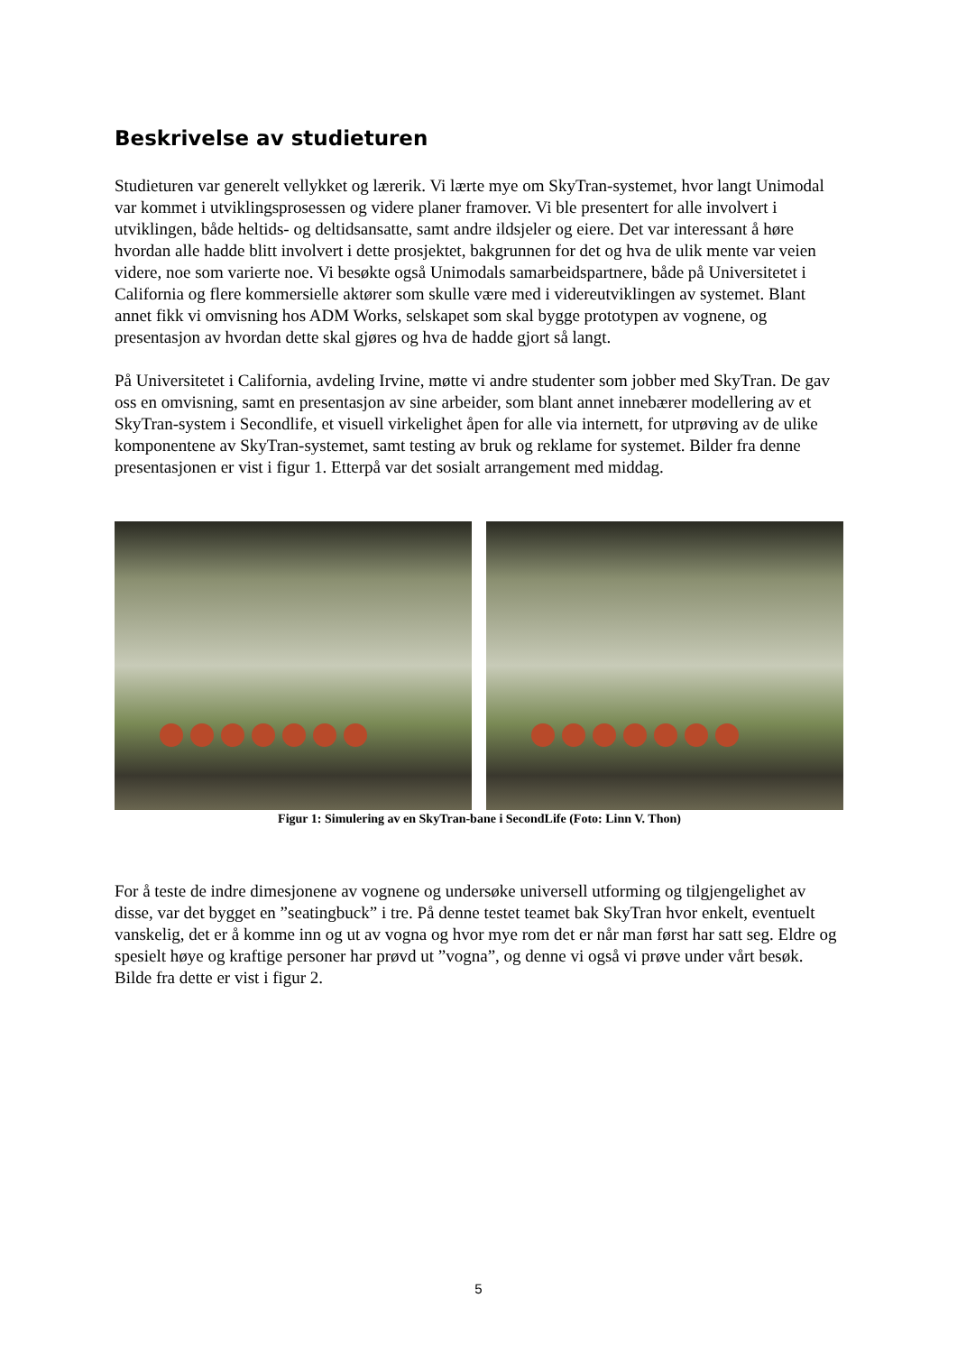Beskrivelse av studieturen
Studieturen var generelt vellykket og lærerik. Vi lærte mye om SkyTran-systemet, hvor langt Unimodal var kommet i utviklingsprosessen og videre planer framover. Vi ble presentert for alle involvert i utviklingen, både heltids- og deltidsansatte, samt andre ildsjeler og eiere. Det var interessant å høre hvordan alle hadde blitt involvert i dette prosjektet, bakgrunnen for det og hva de ulik mente var veien videre, noe som varierte noe. Vi besøkte også Unimodals samarbeidspartnere, både på Universitetet i California og flere kommersielle aktører som skulle være med i videreutviklingen av systemet. Blant annet fikk vi omvisning hos ADM Works, selskapet som skal bygge prototypen av vognene, og presentasjon av hvordan dette skal gjøres og hva de hadde gjort så langt.
På Universitetet i California, avdeling Irvine, møtte vi andre studenter som jobber med SkyTran. De gav oss en omvisning, samt en presentasjon av sine arbeider, som blant annet innebærer modellering av et SkyTran-system i Secondlife, et visuell virkelighet åpen for alle via internett, for utprøving av de ulike komponentene av SkyTran-systemet, samt testing av bruk og reklame for systemet. Bilder fra denne presentasjonen er vist i figur 1. Etterpå var det sosialt arrangement med middag.
Figur 1: Simulering av en SkyTran-bane i SecondLife (Foto: Linn V. Thon)
For å teste de indre dimesjonene av vognene og undersøke universell utforming og tilgjengelighet av disse, var det bygget en ”seatingbuck” i tre. På denne testet teamet bak SkyTran hvor enkelt, eventuelt vanskelig, det er å komme inn og ut av vogna og hvor mye rom det er når man først har satt seg. Eldre og spesielt høye og kraftige personer har prøvd ut ”vogna”, og denne vi også vi prøve under vårt besøk. Bilde fra dette er vist i figur 2.
5